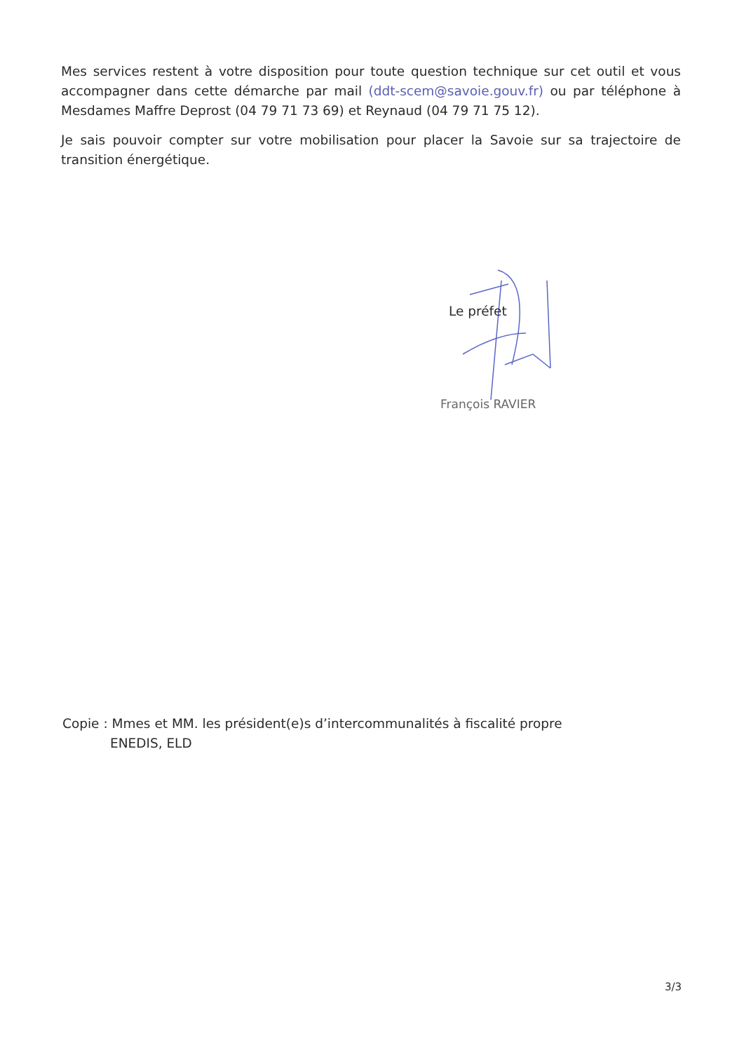Mes services restent à votre disposition pour toute question technique sur cet outil et vous accompagner dans cette démarche par mail (ddt-scem@savoie.gouv.fr) ou par téléphone à Mesdames Maffre Deprost (04 79 71 73 69) et Reynaud (04 79 71 75 12).
Je sais pouvoir compter sur votre mobilisation pour placer la Savoie sur sa trajectoire de transition énergétique.
Le préfet
François RAVIER
Copie : Mmes et MM. les président(e)s d’intercommunalités à fiscalité propre
ENEDIS, ELD
3/3